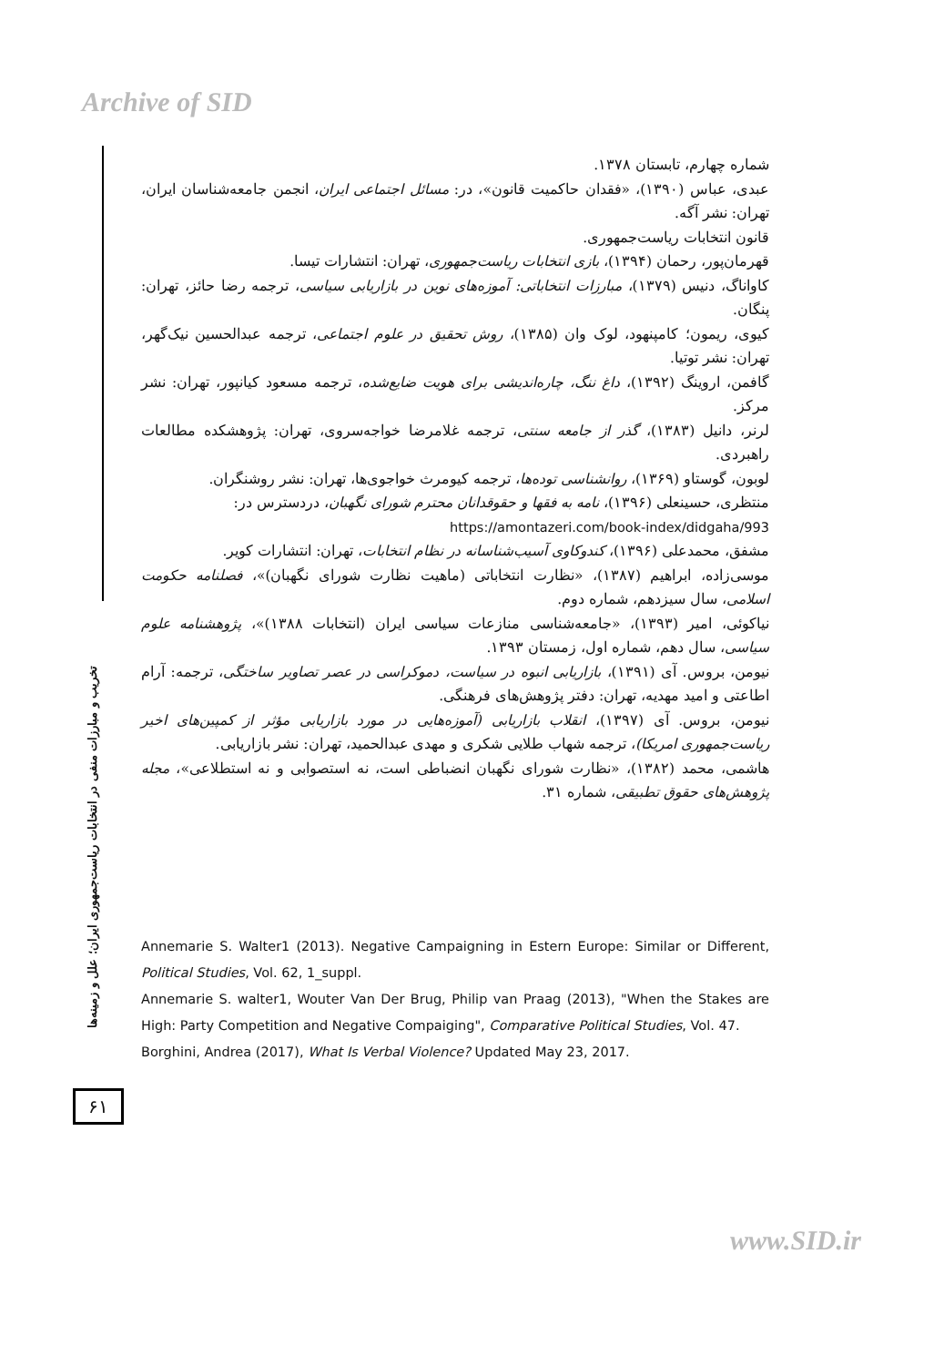Archive of SID
شماره چهارم، تابستان ۱۳۷۸.
عبدی، عباس (۱۳۹۰)، «فقدان حاکمیت قانون»، در: مسائل اجتماعی ایران، انجمن جامعه‌شناسان ایران، تهران: نشر آگه.
قانون انتخابات ریاست‌جمهوری.
قهرمان‌پور، رحمان (۱۳۹۴)، بازی انتخابات ریاست‌جمهوری، تهران: انتشارات تیسا.
کاواناگ، دنیس (۱۳۷۹)، مبارزات انتخاباتی: آموزه‌های نوین در بازاریابی سیاسی، ترجمه رضا حائز، تهران: پنگان.
کیوی، ریمون؛ کامپنهود، لوک وان (۱۳۸۵)، روش تحقیق در علوم اجتماعی، ترجمه عبدالحسین نیک‌گهر، تهران: نشر توتیا.
گافمن، اروینگ (۱۳۹۲)، داغ ننگ، چاره‌اندیشی برای هویت ضایع‌شده، ترجمه مسعود کیانپور، تهران: نشر مرکز.
لرنر، دانیل (۱۳۸۳)، گذر از جامعه سنتی، ترجمه غلامرضا خواجه‌سروی، تهران: پژوهشکده مطالعات راهبردی.
لوبون، گوستاو (۱۳۶۹)، روانشناسی توده‌ها، ترجمه کیومرث خواجوی‌ها، تهران: نشر روشنگران.
منتظری، حسینعلی (۱۳۹۶)، نامه به فقها و حقوقدانان محترم شورای نگهبان، دردسترس در:
https://amontazeri.com/book-index/didgaha/993
مشفق، محمدعلی (۱۳۹۶)، کندوکاوی آسیب‌شناسانه در نظام انتخابات، تهران: انتشارات کویر.
موسی‌زاده، ابراهیم (۱۳۸۷)، «نظارت انتخاباتی (ماهیت نظارت شورای نگهبان)»، فصلنامه حکومت اسلامی، سال سیزدهم، شماره دوم.
نیاکوئی، امیر (۱۳۹۳)، «جامعه‌شناسی منازعات سیاسی ایران (انتخابات ۱۳۸۸)»، پژوهشنامه علوم سیاسی، سال دهم، شماره اول، زمستان ۱۳۹۳.
نیومن، بروس. آی (۱۳۹۱)، بازاریابی انبوه در سیاست، دموکراسی در عصر تصاویر ساختگی، ترجمه: آرام اطاعتی و امید مهدیه، تهران: دفتر پژوهش‌های فرهنگی.
نیومن، بروس. آی (۱۳۹۷)، انقلاب بازاریابی (آموزه‌هایی در مورد بازاریابی مؤثر از کمپین‌های اخیر ریاست‌جمهوری امریکا)، ترجمه شهاب طلایی شکری و مهدی عبدالحمید، تهران: نشر بازاریابی.
هاشمی، محمد (۱۳۸۲)، «نظارت شورای نگهبان انضباطی است، نه استصوابی و نه استطلاعی»، مجله پژوهش‌های حقوق تطبیقی، شماره ۳۱.
Annemarie S. Walter1 (2013). Negative Campaigning in Estern Europe: Similar or Different, Political Studies, Vol. 62, 1_suppl.
Annemarie S. walter1, Wouter Van Der Brug, Philip van Praag (2013), "When the Stakes are High: Party Competition and Negative Compaiging", Comparative Political Studies, Vol. 47.
Borghini, Andrea (2017), What Is Verbal Violence? Updated May 23, 2017.
تخریب و مبارزات منفی در انتخابات ریاست‌جمهوری ایران؛ علل و زمینه‌ها
۶۱
www.SID.ir